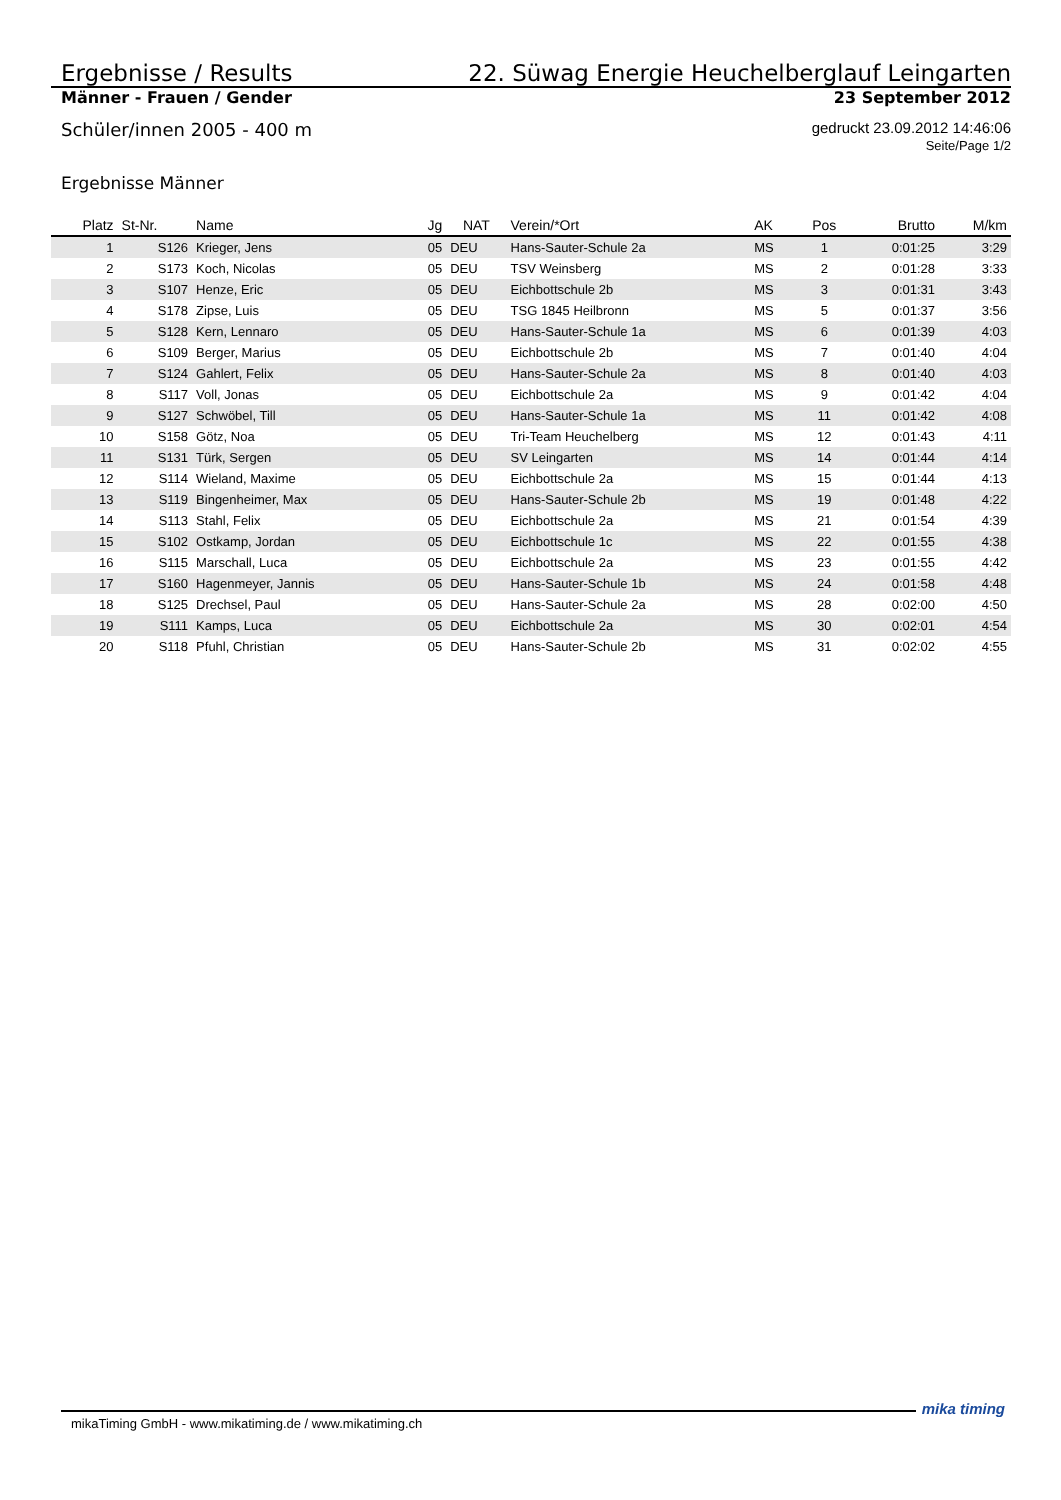Ergebnisse / Results 22. Süwag Energie Heuchelberglauf Leingarten
Männer - Frauen / Gender 23 September 2012
Schüler/innen 2005 - 400 m gedruckt 23.09.2012 14:46:06
Seite/Page 1/2
Ergebnisse Männer
| Platz | St-Nr. | Name | Jg | NAT | Verein/*Ort | AK | Pos | Brutto | M/km |
| --- | --- | --- | --- | --- | --- | --- | --- | --- | --- |
| 1 | S126 | Krieger, Jens | 05 | DEU | Hans-Sauter-Schule 2a | MS | 1 | 0:01:25 | 3:29 |
| 2 | S173 | Koch, Nicolas | 05 | DEU | TSV Weinsberg | MS | 2 | 0:01:28 | 3:33 |
| 3 | S107 | Henze, Eric | 05 | DEU | Eichbottschule 2b | MS | 3 | 0:01:31 | 3:43 |
| 4 | S178 | Zipse, Luis | 05 | DEU | TSG 1845 Heilbronn | MS | 5 | 0:01:37 | 3:56 |
| 5 | S128 | Kern, Lennaro | 05 | DEU | Hans-Sauter-Schule 1a | MS | 6 | 0:01:39 | 4:03 |
| 6 | S109 | Berger, Marius | 05 | DEU | Eichbottschule 2b | MS | 7 | 0:01:40 | 4:04 |
| 7 | S124 | Gahlert, Felix | 05 | DEU | Hans-Sauter-Schule 2a | MS | 8 | 0:01:40 | 4:03 |
| 8 | S117 | Voll, Jonas | 05 | DEU | Eichbottschule 2a | MS | 9 | 0:01:42 | 4:04 |
| 9 | S127 | Schwöbel, Till | 05 | DEU | Hans-Sauter-Schule 1a | MS | 11 | 0:01:42 | 4:08 |
| 10 | S158 | Götz, Noa | 05 | DEU | Tri-Team Heuchelberg | MS | 12 | 0:01:43 | 4:11 |
| 11 | S131 | Türk, Sergen | 05 | DEU | SV Leingarten | MS | 14 | 0:01:44 | 4:14 |
| 12 | S114 | Wieland, Maxime | 05 | DEU | Eichbottschule 2a | MS | 15 | 0:01:44 | 4:13 |
| 13 | S119 | Bingenheimer, Max | 05 | DEU | Hans-Sauter-Schule 2b | MS | 19 | 0:01:48 | 4:22 |
| 14 | S113 | Stahl, Felix | 05 | DEU | Eichbottschule 2a | MS | 21 | 0:01:54 | 4:39 |
| 15 | S102 | Ostkamp, Jordan | 05 | DEU | Eichbottschule 1c | MS | 22 | 0:01:55 | 4:38 |
| 16 | S115 | Marschall, Luca | 05 | DEU | Eichbottschule 2a | MS | 23 | 0:01:55 | 4:42 |
| 17 | S160 | Hagenmeyer, Jannis | 05 | DEU | Hans-Sauter-Schule 1b | MS | 24 | 0:01:58 | 4:48 |
| 18 | S125 | Drechsel, Paul | 05 | DEU | Hans-Sauter-Schule 2a | MS | 28 | 0:02:00 | 4:50 |
| 19 | S111 | Kamps, Luca | 05 | DEU | Eichbottschule 2a | MS | 30 | 0:02:01 | 4:54 |
| 20 | S118 | Pfuhl, Christian | 05 | DEU | Hans-Sauter-Schule 2b | MS | 31 | 0:02:02 | 4:55 |
mikaTiming GmbH - www.mikatiming.de / www.mikatiming.ch mika timing